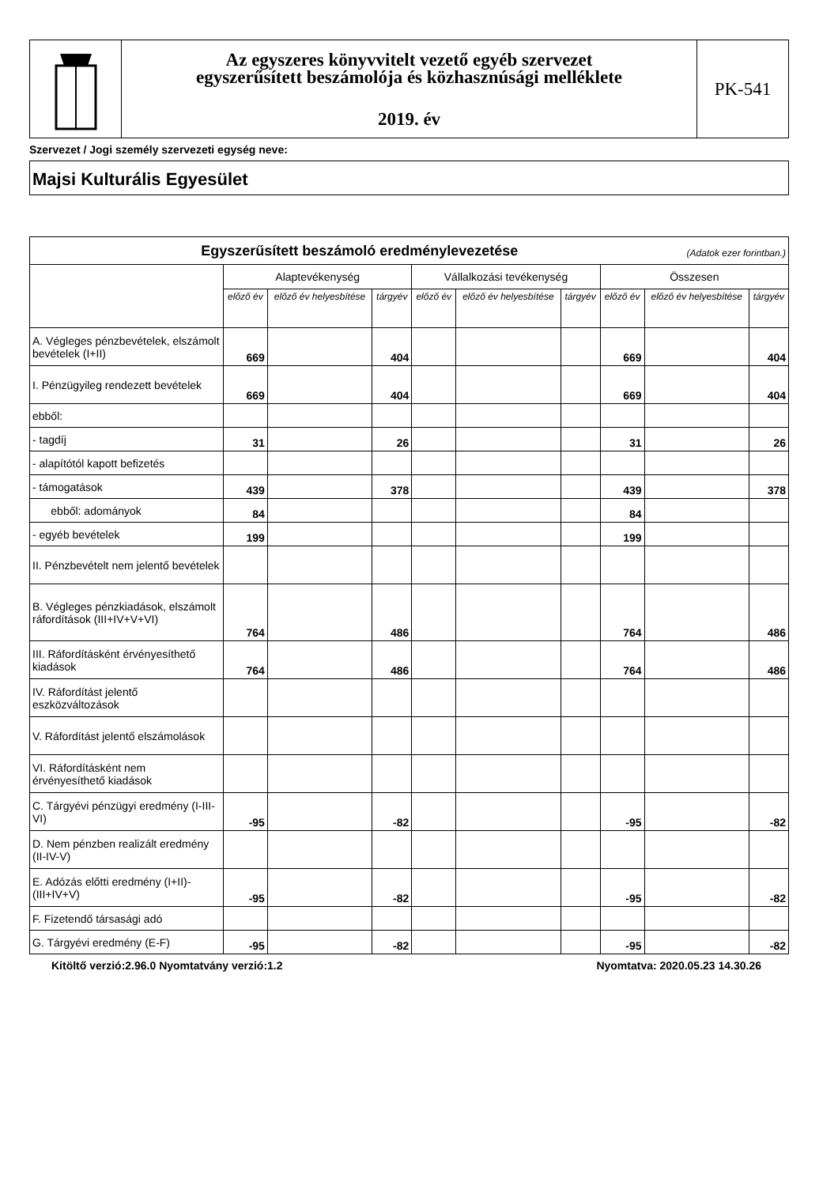Az egyszeres könyvvitelt vezető egyéb szervezet
egyszerűsített beszámolója és közhasznúsági melléklete
2019. év
PK-541
Szervezet / Jogi személy szervezeti egység neve:
Majsi Kulturális Egyesület
| Egyszerűsített beszámoló eredménylevezetése (Adatok ezer forintban.) | | | | | | | | | |
| --- | --- | --- | --- | --- | --- | --- | --- | --- | --- |
| | Alaptevékenység | | | Vállalkozási tevékenység | | | Összesen | | |
| | előző év | előző év helyesbítése | tárgyév | előző év | előző év helyesbítése | tárgyév | előző év | előző év helyesbítése | tárgyév |
| A. Végleges pénzbevételek, elszámolt bevételek (I+II) | 669 | | 404 | | | | 669 | | 404 |
| I. Pénzügyileg rendezett bevételek | 669 | | 404 | | | | 669 | | 404 |
| ebből: | | | | | | | | | |
| - tagdíj | 31 | | 26 | | | | 31 | | 26 |
| - alapítótól kapott befizetés | | | | | | | | | |
| - támogatások | 439 | | 378 | | | | 439 | | 378 |
| ebből: adományok | 84 | | | | | | 84 | | |
| - egyéb bevételek | 199 | | | | | | 199 | | |
| II. Pénzbevételt nem jelentő bevételek | | | | | | | | | |
| B. Végleges pénzkiadások, elszámolt ráfordítások (III+IV+V+VI) | 764 | | 486 | | | | 764 | | 486 |
| III. Ráfordításként érvényesíthető kiadások | 764 | | 486 | | | | 764 | | 486 |
| IV. Ráfordítást jelentő eszközváltozások | | | | | | | | | |
| V. Ráfordítást jelentő elszámolások | | | | | | | | | |
| VI. Ráfordításként nem érvényesíthető kiadások | | | | | | | | | |
| C. Tárgyévi pénzügyi eredmény (I-III-VI) | -95 | | -82 | | | | -95 | | -82 |
| D. Nem pénzben realizált eredmény (II-IV-V) | | | | | | | | | |
| E. Adózás előtti eredmény (I+II)-(III+IV+V) | -95 | | -82 | | | | -95 | | -82 |
| F. Fizetendő társasági adó | | | | | | | | | |
| G. Tárgyévi eredmény (E-F) | -95 | | -82 | | | | -95 | | -82 |
Kitöltő verzió:2.96.0 Nyomtatvány verzió:1.2 Nyomtatva: 2020.05.23 14.30.26